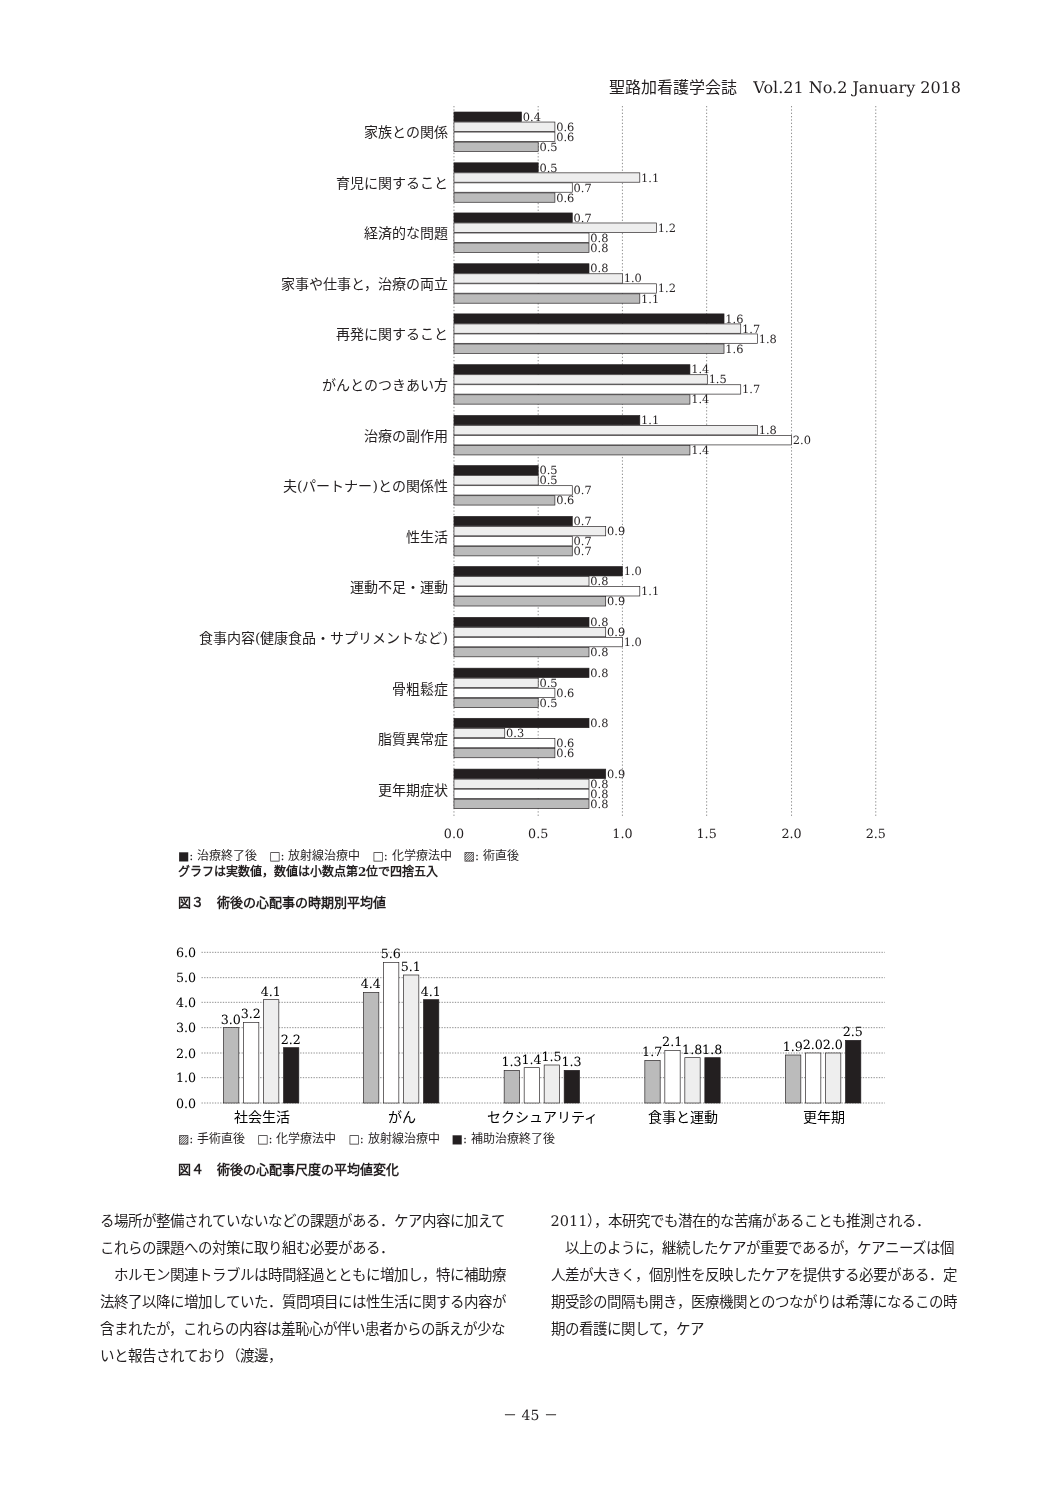聖路加看護学会誌　Vol.21 No.2 January 2018
0.4
0.6
0.6
0.5
0.5
1.1
0.7
0.6
0.7
1.2
0.8
0.8
0.8
1.0
1.2
1.1
1.6
1.7
1.8
1.6
1.4
1.5
1.7
1.4
1.1
1.8
2.0
1.4
0.5
0.5
0.7
0.6
0.7
0.9
0.7
0.7
1.0
0.8
1.1
0.9
0.8
0.9
1.0
0.8
0.8
0.5
0.6
0.5
0.8
0.3
0.6
0.6
0.9
0.8
0.8
0.8
家族との関係
育児に関すること
経済的な問題
家事や仕事と，治療の両立
再発に関すること
がんとのつきあい方
治療の副作用
夫(パートナー)との関係性
性生活
運動不足・運動
食事内容(健康食品・サプリメントなど)
骨粗鬆症
脂質異常症
更年期症状
0.0
0.5
1.0
1.5
2.0
2.5
■: 治療終了後　□: 放射線治療中　□: 化学療法中　▨: 術直後
グラフは実数値，数値は小数点第2位で四捨五入
図３　術後の心配事の時期別平均値
6.0
5.0
4.0
3.0
2.0
1.0
0.0
3.0
3.2
4.1
2.2
4.4
5.6
5.1
4.1
1.3
1.4
1.5
1.3
1.7
2.1
1.8
1.8
1.9
2.0
2.0
2.5
社会生活
がん
セクシュアリティ
食事と運動
更年期
▨: 手術直後　□: 化学療法中　□: 放射線治療中　■: 補助治療終了後
図４　術後の心配事尺度の平均値変化
る場所が整備されていないなどの課題がある．ケア内容に加えてこれらの課題への対策に取り組む必要がある．
　ホルモン関連トラブルは時間経過とともに増加し，特に補助療法終了以降に増加していた．質問項目には性生活に関する内容が含まれたが，これらの内容は羞恥心が伴い患者からの訴えが少ないと報告されており（渡邊，
2011），本研究でも潜在的な苦痛があることも推測される．
　以上のように，継続したケアが重要であるが，ケアニーズは個人差が大きく，個別性を反映したケアを提供する必要がある．定期受診の間隔も開き，医療機関とのつながりは希薄になるこの時期の看護に関して，ケア
－ 45 －